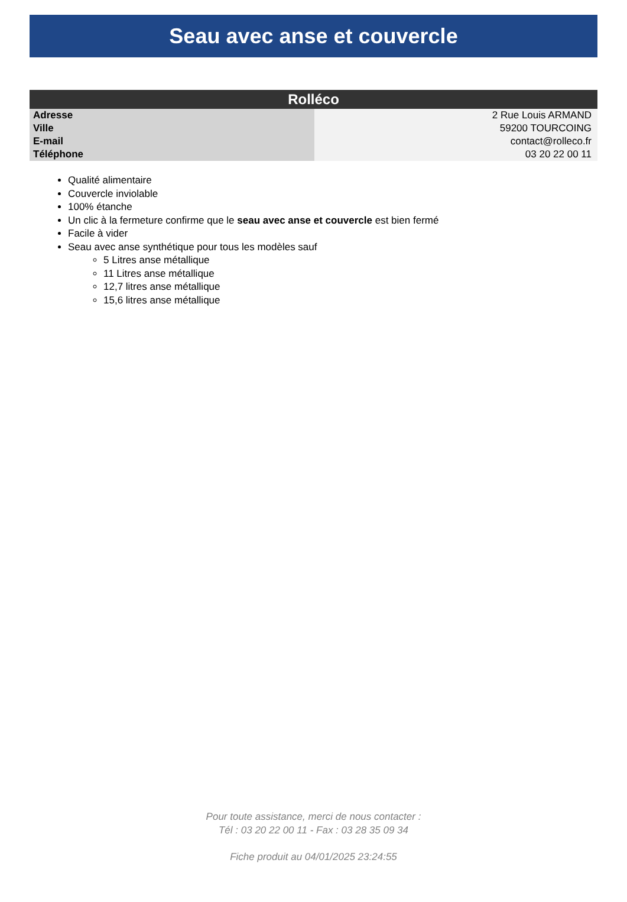Seau avec anse et couvercle
| Rolléco | |
| --- | --- |
| Adresse | 2 Rue Louis ARMAND |
| Ville | 59200 TOURCOING |
| E-mail | contact@rolleco.fr |
| Téléphone | 03 20 22 00 11 |
Qualité alimentaire
Couvercle inviolable
100% étanche
Un clic à la fermeture confirme que le seau avec anse et couvercle est bien fermé
Facile à vider
Seau avec anse synthétique pour tous les modèles sauf
5 Litres anse métallique
11 Litres anse métallique
12,7 litres anse métallique
15,6 litres anse métallique
Pour toute assistance, merci de nous contacter :
Tél : 03 20 22 00 11 - Fax : 03 28 35 09 34
Fiche produit au 04/01/2025 23:24:55